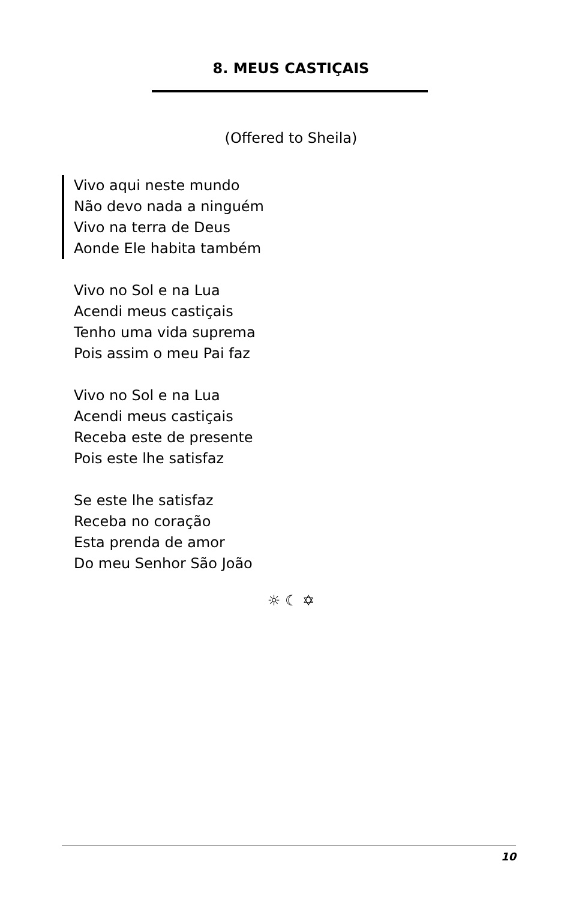8. MEUS CASTIÇAIS
(Offered to Sheila)
Vivo aqui neste mundo
Não devo nada a ninguém
Vivo na terra de Deus
Aonde Ele habita também
Vivo no Sol e na Lua
Acendi meus castiçais
Tenho uma vida suprema
Pois assim o meu Pai faz
Vivo no Sol e na Lua
Acendi meus castiçais
Receba este de presente
Pois este lhe satisfaz
Se este lhe satisfaz
Receba no coração
Esta prenda de amor
Do meu Senhor São João
☼ ☾ ✡
10